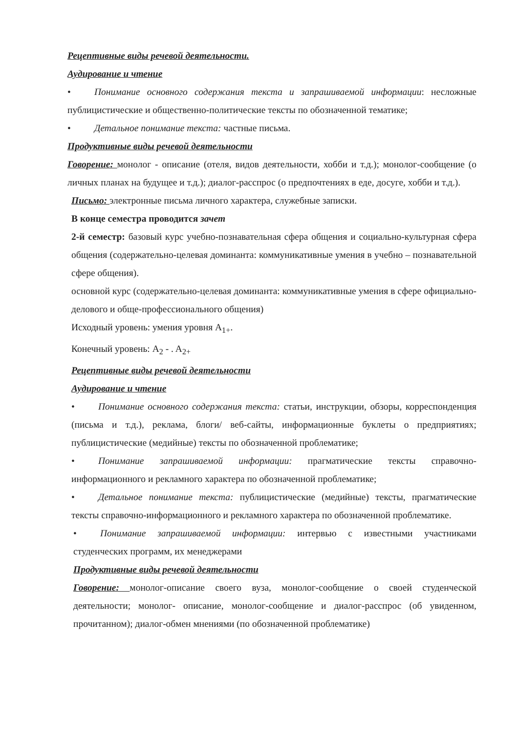Рецептивные виды речевой деятельности.
Аудирование и чтение
• Понимание основного содержания текста и запрашиваемой информации: несложные публицистические и общественно-политические тексты по обозначенной тематике;
• Детальное понимание текста: частные письма.
Продуктивные виды речевой деятельности
Говорение: монолог - описание (отеля, видов деятельности, хобби и т.д.); монолог-сообщение (о личных планах на будущее и т.д.); диалог-расспрос (о предпочтениях в еде, досуге, хобби и т.д.).
Письмо: электронные письма личного характера, служебные записки.
В конце семестра проводится зачет
2-й семестр: базовый курс учебно-познавательная сфера общения и социально-культурная сфера общения (содержательно-целевая доминанта: коммуникативные умения в учебно – познавательной сфере общения).
основной курс (содержательно-целевая доминанта: коммуникативные умения в сфере официально-делового и обще-профессионального общения)
Исходный уровень: умения уровня A<sub>1+</sub>.
Конечный уровень: A<sub>2</sub> - . A<sub>2+</sub>
Рецептивные виды речевой деятельности
Аудирование и чтение
• Понимание основного содержания текста: статьи, инструкции, обзоры, корреспонденция (письма и т.д.), реклама, блоги/ веб-сайты, информационные буклеты о предприятиях; публицистические (медийные) тексты по обозначенной проблематике;
• Понимание запрашиваемой информации: прагматические тексты справочно-информационного и рекламного характера по обозначенной проблематике;
• Детальное понимание текста: публицистические (медийные) тексты, прагматические тексты справочно-информационного и рекламного характера по обозначенной проблематике.
• Понимание запрашиваемой информации: интервью с известными участниками студенческих программ, их менеджерами
Продуктивные виды речевой деятельности
Говорение: монолог-описание своего вуза, монолог-сообщение о своей студенческой деятельности; монолог- описание, монолог-сообщение и диалог-расспрос (об увиденном, прочитанном); диалог-обмен мнениями (по обозначенной проблематике)